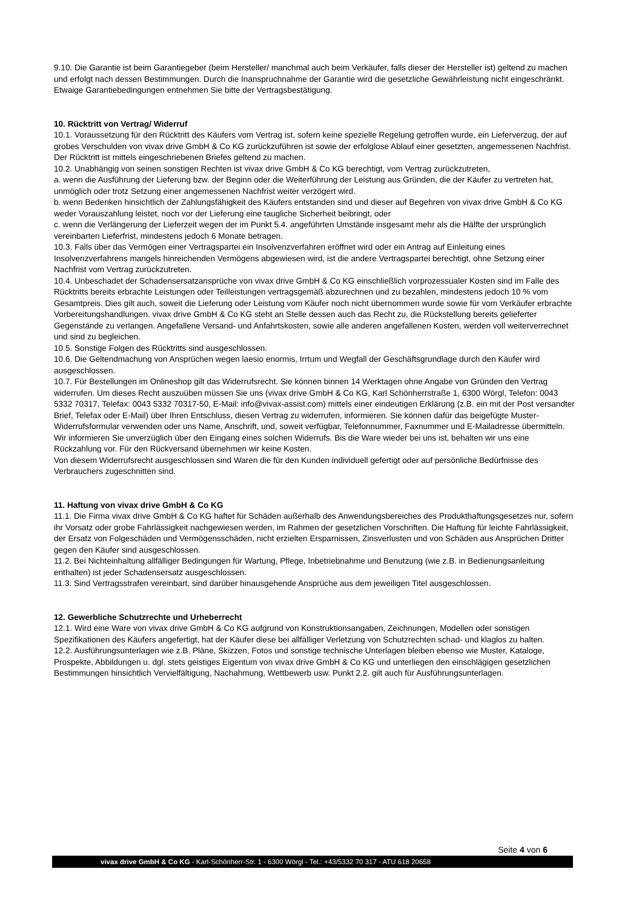9.10. Die Garantie ist beim Garantiegeber (beim Hersteller/ manchmal auch beim Verkäufer, falls dieser der Hersteller ist) geltend zu machen und erfolgt nach dessen Bestimmungen. Durch die Inanspruchnahme der Garantie wird die gesetzliche Gewährleistung nicht eingeschränkt. Etwaige Garantiebedingungen entnehmen Sie bitte der Vertragsbestätigung.
10. Rücktritt von Vertrag/ Widerruf
10.1. Voraussetzung für den Rücktritt des Käufers vom Vertrag ist, sofern keine spezielle Regelung getroffen wurde, ein Lieferverzug, der auf grobes Verschulden von vivax drive GmbH & Co KG zurückzuführen ist sowie der erfolglose Ablauf einer gesetzten, angemessenen Nachfrist. Der Rücktritt ist mittels eingeschriebenen Briefes geltend zu machen.
10.2. Unabhängig von seinen sonstigen Rechten ist vivax drive GmbH & Co KG berechtigt, vom Vertrag zurückzutreten,
a. wenn die Ausführung der Lieferung bzw. der Beginn oder die Weiterführung der Leistung aus Gründen, die der Käufer zu vertreten hat, unmöglich oder trotz Setzung einer angemessenen Nachfrist weiter verzögert wird.
b. wenn Bedenken hinsichtlich der Zahlungsfähigkeit des Käufers entstanden sind und dieser auf Begehren von vivax drive GmbH & Co KG weder Vorauszahlung leistet, noch vor der Lieferung eine taugliche Sicherheit beibringt, oder
c. wenn die Verlängerung der Lieferzeit wegen der im Punkt 5.4. angeführten Umstände insgesamt mehr als die Hälfte der ursprünglich vereinbarten Lieferfrist, mindestens jedoch 6 Monate betragen.
10.3. Falls über das Vermögen einer Vertragspartei ein Insolvenzverfahren eröffnet wird oder ein Antrag auf Einleitung eines Insolvenzverfahrens mangels hinreichenden Vermögens abgewiesen wird, ist die andere Vertragspartei berechtigt, ohne Setzung einer Nachfrist vom Vertrag zurückzutreten.
10.4. Unbeschadet der Schadensersatzansprüche von vivax drive GmbH & Co KG einschließlich vorprozessualer Kosten sind im Falle des Rücktritts bereits erbrachte Leistungen oder Teilleistungen vertragsgemäß abzurechnen und zu bezahlen, mindestens jedoch 10 % vom Gesamtpreis. Dies gilt auch, soweit die Lieferung oder Leistung vom Käufer noch nicht übernommen wurde sowie für vom Verkäufer erbrachte Vorbereitungshandlungen. vivax drive GmbH & Co KG steht an Stelle dessen auch das Recht zu, die Rückstellung bereits gelieferter Gegenstände zu verlangen. Angefallene Versand- und Anfahrtskosten, sowie alle anderen angefallenen Kosten, werden voll weiterverrechnet und sind zu begleichen.
10.5. Sonstige Folgen des Rücktritts sind ausgeschlossen.
10.6. Die Geltendmachung von Ansprüchen wegen laesio enormis, Irrtum und Wegfall der Geschäftsgrundlage durch den Käufer wird ausgeschlossen.
10.7. Für Bestellungen im Onlineshop gilt das Widerrufsrecht. Sie können binnen 14 Werktagen ohne Angabe von Gründen den Vertrag widerrufen. Um dieses Recht auszuüben müssen Sie uns (vivax drive GmbH & Co KG, Karl Schönherrstraße 1, 6300 Wörgl, Telefon: 0043 5332 70317, Telefax: 0043 5332 70317-50, E-Mail: info@vivax-assist.com) mittels einer eindeutigen Erklärung (z.B. ein mit der Post versandter Brief, Telefax oder E-Mail) über Ihren Entschluss, diesen Vertrag zu widerrufen, informieren. Sie können dafür das beigefügte Muster-Widerrufsformular verwenden oder uns Name, Anschrift, und, soweit verfügbar, Telefonnummer, Faxnummer und E-Mailadresse übermitteln. Wir informieren Sie unverzüglich über den Eingang eines solchen Widerrufs. Bis die Ware wieder bei uns ist, behalten wir uns eine Rückzahlung vor. Für den Rückversand übernehmen wir keine Kosten.
Von diesem Widerrufsrecht ausgeschlossen sind Waren die für den Kunden individuell gefertigt oder auf persönliche Bedürfnisse des Verbrauchers zugeschnitten sind.
11. Haftung von vivax drive GmbH & Co KG
11.1. Die Firma vivax drive GmbH & Co KG haftet für Schäden außerhalb des Anwendungsbereiches des Produkthaftungsgesetzes nur, sofern ihr Vorsatz oder grobe Fahrlässigkeit nachgewiesen werden, im Rahmen der gesetzlichen Vorschriften. Die Haftung für leichte Fahrlässigkeit, der Ersatz von Folgeschäden und Vermögensschäden, nicht erzielten Ersparnissen, Zinsverlusten und von Schäden aus Ansprüchen Dritter gegen den Käufer sind ausgeschlossen.
11.2. Bei Nichteinhaltung allfälliger Bedingungen für Wartung, Pflege, Inbetriebnahme und Benutzung (wie z.B. in Bedienungsanleitung enthalten) ist jeder Schadensersatz ausgeschlossen.
11.3. Sind Vertragsstrafen vereinbart, sind darüber hinausgehende Ansprüche aus dem jeweiligen Titel ausgeschlossen.
12. Gewerbliche Schutzrechte und Urheberrecht
12.1. Wird eine Ware von vivax drive GmbH & Co KG aufgrund von Konstruktionsangaben, Zeichnungen, Modellen oder sonstigen Spezifikationen des Käufers angefertigt, hat der Käufer diese bei allfälliger Verletzung von Schutzrechten schad- und klaglos zu halten.
12.2. Ausführungsunterlagen wie z.B. Pläne, Skizzen, Fotos und sonstige technische Unterlagen bleiben ebenso wie Muster, Kataloge, Prospekte, Abbildungen u. dgl. stets geistiges Eigentum von vivax drive GmbH & Co KG und unterliegen den einschlägigen gesetzlichen Bestimmungen hinsichtlich Vervielfältigung, Nachahmung, Wettbewerb usw. Punkt 2.2. gilt auch für Ausführungsunterlagen.
Seite 4 von 6
vivax drive GmbH & Co KG - Karl-Schönherr-Str. 1 - 6300 Wörgl - Tel.: +43/5332 70 317 - ATU 618 20658